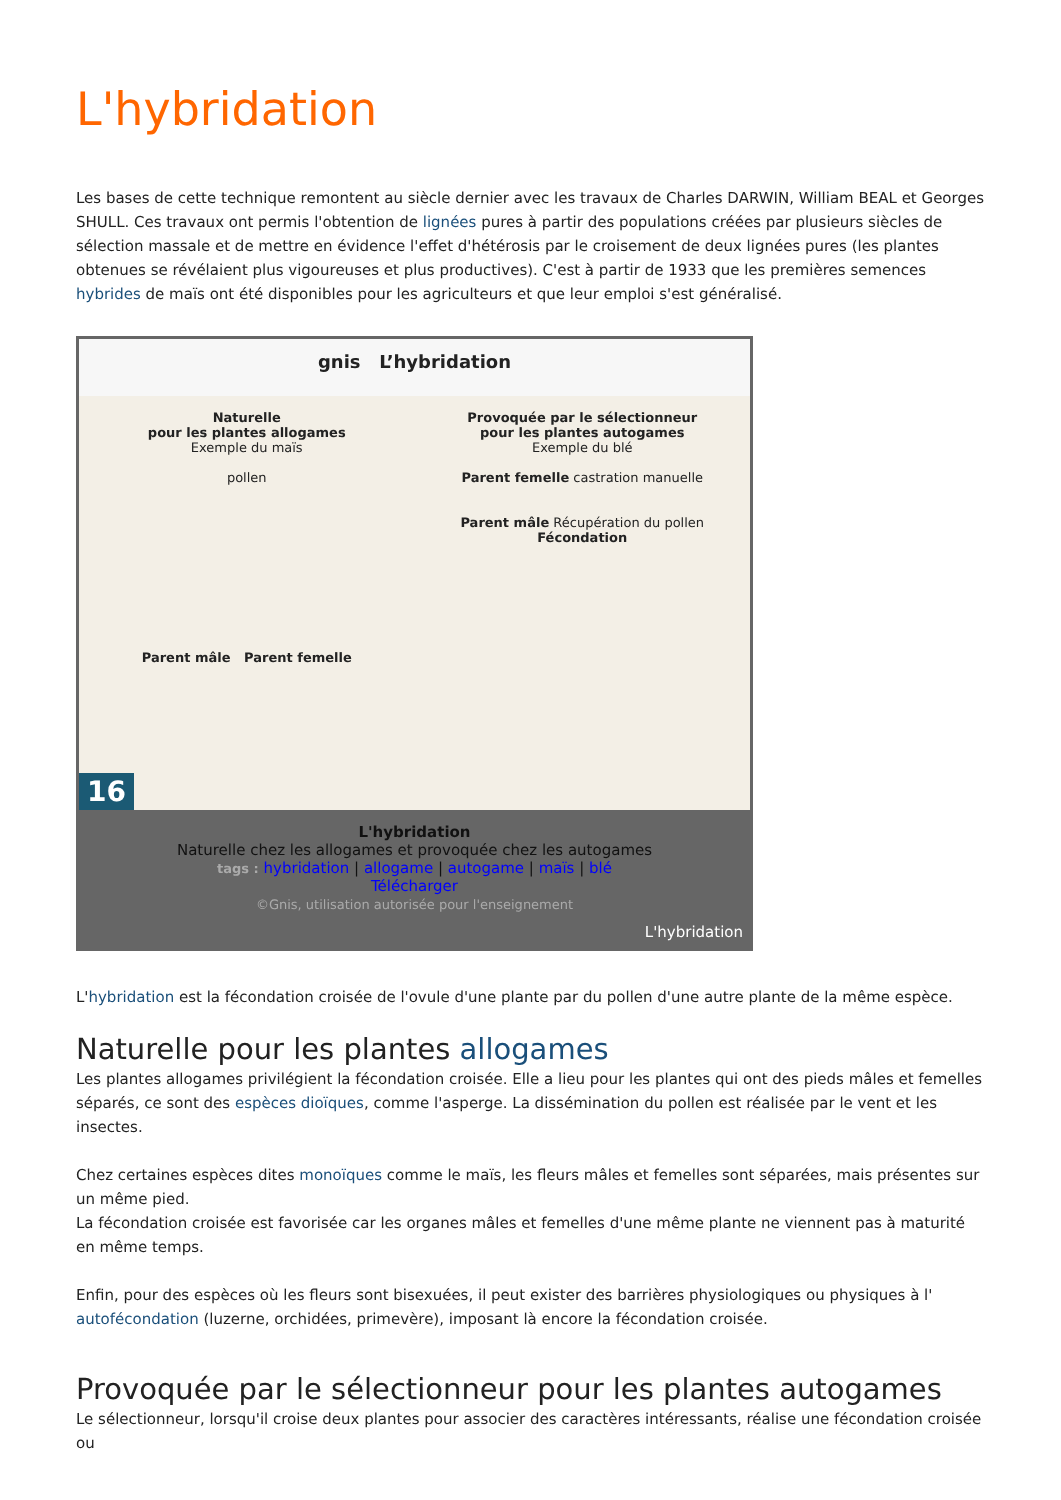L'hybridation
Les bases de cette technique remontent au siècle dernier avec les travaux de Charles DARWIN, William BEAL et Georges SHULL. Ces travaux ont permis l'obtention de lignées pures à partir des populations créées par plusieurs siècles de sélection massale et de mettre en évidence l'effet d'hétérosis par le croisement de deux lignées pures (les plantes obtenues se révélaient plus vigoureuses et plus productives). C'est à partir de 1933 que les premières semences hybrides de maïs ont été disponibles pour les agriculteurs et que leur emploi s'est généralisé.
gnis L’hybridation
Naturelle
pour les plantes allogames
Exemple du maïs
pollen
Parent mâle Parent femelle
Provoquée par le sélectionneur
pour les plantes autogames
Exemple du blé
Parent femelle castration manuelle
Parent mâle Récupération du pollen
Fécondation
16
L'hybridation
Naturelle chez les allogames et provoquée chez les autogames
tags : hybridation | allogame | autogame | maïs | blé
Télécharger
©Gnis, utilisation autorisée pour l'enseignement
L'hybridation
L'hybridation est la fécondation croisée de l'ovule d'une plante par du pollen d'une autre plante de la même espèce.
Naturelle pour les plantes allogames
Les plantes allogames privilégient la fécondation croisée. Elle a lieu pour les plantes qui ont des pieds mâles et femelles séparés, ce sont des espèces dioïques, comme l'asperge. La dissémination du pollen est réalisée par le vent et les insectes.
Chez certaines espèces dites monoïques comme le maïs, les fleurs mâles et femelles sont séparées, mais présentes sur un même pied.
La fécondation croisée est favorisée car les organes mâles et femelles d'une même plante ne viennent pas à maturité en même temps.
Enfin, pour des espèces où les fleurs sont bisexuées, il peut exister des barrières physiologiques ou physiques à l' autofécondation (luzerne, orchidées, primevère), imposant là encore la fécondation croisée.
Provoquée par le sélectionneur pour les plantes autogames
Le sélectionneur, lorsqu'il croise deux plantes pour associer des caractères intéressants, réalise une fécondation croisée ou